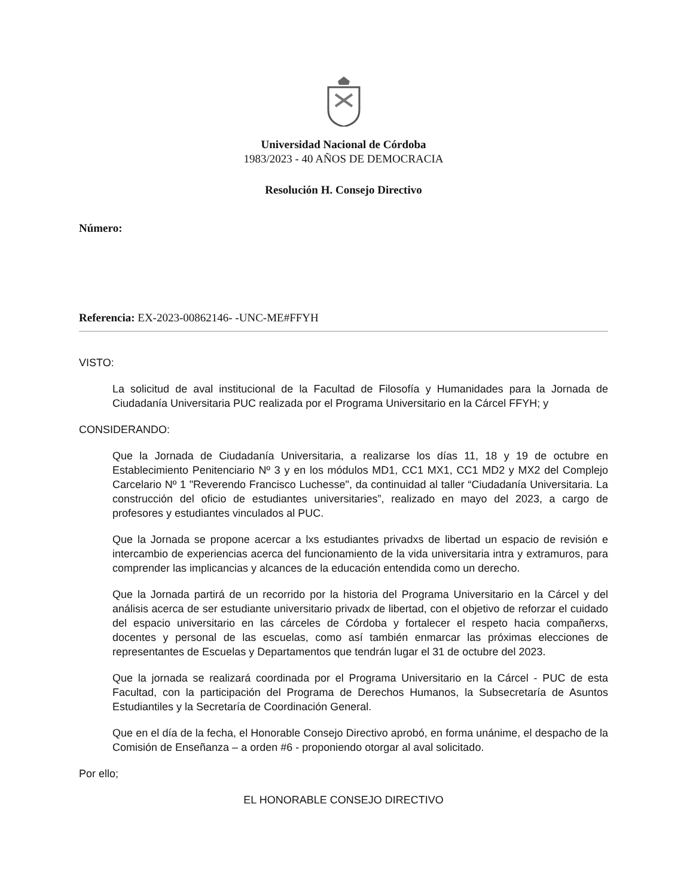Universidad Nacional de Córdoba
1983/2023 - 40 AÑOS DE DEMOCRACIA
Resolución H. Consejo Directivo
Número:
Referencia: EX-2023-00862146- -UNC-ME#FFYH
VISTO:
La solicitud de aval institucional de la Facultad de Filosofía y Humanidades para la Jornada de Ciudadanía Universitaria PUC realizada por el Programa Universitario en la Cárcel FFYH; y
CONSIDERANDO:
Que la Jornada de Ciudadanía Universitaria, a realizarse los días 11, 18 y 19 de octubre en Establecimiento Penitenciario Nº 3 y en los módulos MD1, CC1 MX1, CC1 MD2 y MX2 del Complejo Carcelario Nº 1 "Reverendo Francisco Luchesse", da continuidad al taller “Ciudadanía Universitaria. La construcción del oficio de estudiantes universitaries”, realizado en mayo del 2023, a cargo de profesores y estudiantes vinculados al PUC.
Que la Jornada se propone acercar a lxs estudiantes privadxs de libertad un espacio de revisión e intercambio de experiencias acerca del funcionamiento de la vida universitaria intra y extramuros, para comprender las implicancias y alcances de la educación entendida como un derecho.
Que la Jornada partirá de un recorrido por la historia del Programa Universitario en la Cárcel y del análisis acerca de ser estudiante universitario privadx de libertad, con el objetivo de reforzar el cuidado del espacio universitario en las cárceles de Córdoba y fortalecer el respeto hacia compañerxs, docentes y personal de las escuelas, como así también enmarcar las próximas elecciones de representantes de Escuelas y Departamentos que tendrán lugar el 31 de octubre del 2023.
Que la jornada se realizará coordinada por el Programa Universitario en la Cárcel - PUC de esta Facultad, con la participación del Programa de Derechos Humanos, la Subsecretaría de Asuntos Estudiantiles y la Secretaría de Coordinación General.
Que en el día de la fecha, el Honorable Consejo Directivo aprobó, en forma unánime, el despacho de la Comisión de Enseñanza – a orden #6 - proponiendo otorgar al aval solicitado.
Por ello;
EL HONORABLE CONSEJO DIRECTIVO